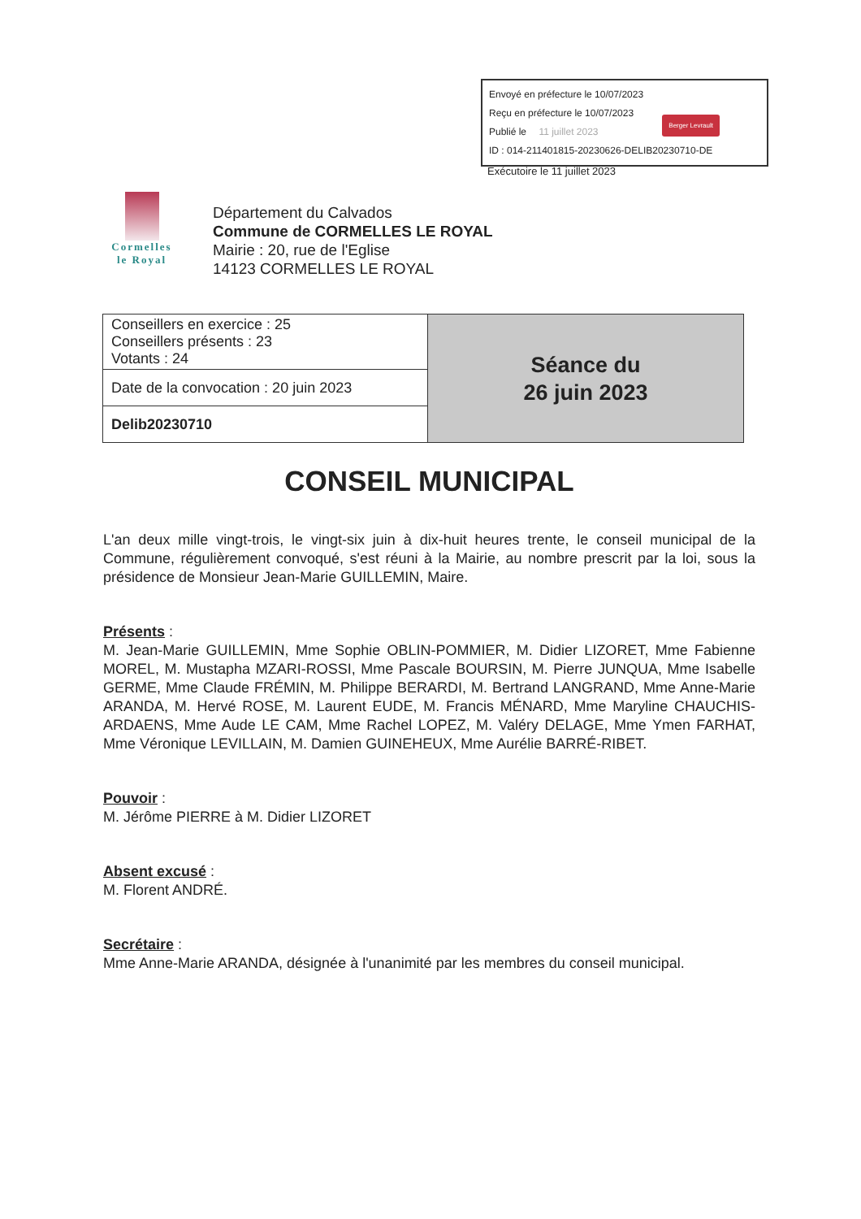Envoyé en préfecture le 10/07/2023
Reçu en préfecture le 10/07/2023
Publié le 11 juillet 2023
ID : 014-211401815-20230626-DELIB20230710-DE
Berger Levrault
Exécutoire le 11 juillet 2023
Cormelles
le Royal
Département du Calvados
Commune de CORMELLES LE ROYAL
Mairie : 20, rue de l'Eglise
14123 CORMELLES LE ROYAL
| Conseillers en exercice : 25 Conseillers présents : 23 Votants : 24 | Séance du 26 juin 2023 |
| Date de la convocation : 20 juin 2023 | |
| Delib20230710 | |
CONSEIL MUNICIPAL
L'an deux mille vingt-trois, le vingt-six juin à dix-huit heures trente, le conseil municipal de la Commune, régulièrement convoqué, s'est réuni à la Mairie, au nombre prescrit par la loi, sous la présidence de Monsieur Jean-Marie GUILLEMIN, Maire.
Présents :
M. Jean-Marie GUILLEMIN, Mme Sophie OBLIN-POMMIER, M. Didier LIZORET, Mme Fabienne MOREL, M. Mustapha MZARI-ROSSI, Mme Pascale BOURSIN, M. Pierre JUNQUA, Mme Isabelle GERME, Mme Claude FRÉMIN, M. Philippe BERARDI, M. Bertrand LANGRAND, Mme Anne-Marie ARANDA, M. Hervé ROSE, M. Laurent EUDE, M. Francis MÉNARD, Mme Maryline CHAUCHIS-ARDAENS, Mme Aude LE CAM, Mme Rachel LOPEZ, M. Valéry DELAGE, Mme Ymen FARHAT, Mme Véronique LEVILLAIN, M. Damien GUINEHEUX, Mme Aurélie BARRÉ-RIBET.
Pouvoir :
M. Jérôme PIERRE à M. Didier LIZORET
Absent excusé :
M. Florent ANDRÉ.
Secrétaire :
Mme Anne-Marie ARANDA, désignée à l'unanimité par les membres du conseil municipal.